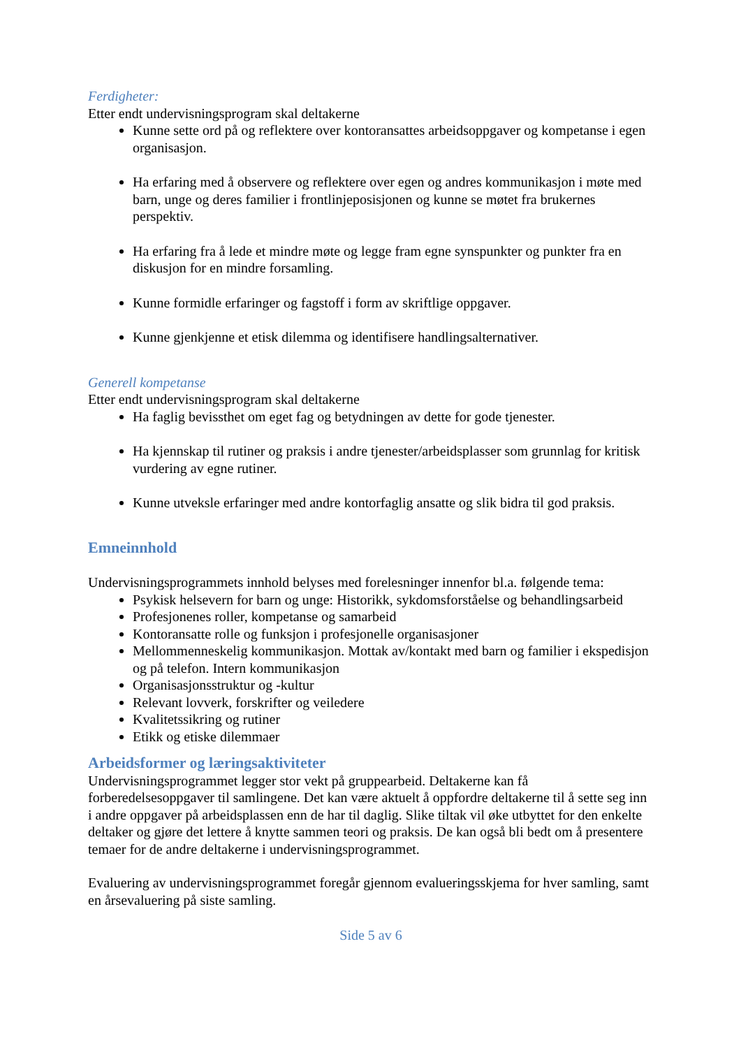Ferdigheter:
Etter endt undervisningsprogram skal deltakerne
Kunne sette ord på og reflektere over kontoransattes arbeidsoppgaver og kompetanse i egen organisasjon.
Ha erfaring med å observere og reflektere over egen og andres kommunikasjon i møte med barn, unge og deres familier i frontlinjeposisjonen og kunne se møtet fra brukernes perspektiv.
Ha erfaring fra å lede et mindre møte og legge fram egne synspunkter og punkter fra en diskusjon for en mindre forsamling.
Kunne formidle erfaringer og fagstoff i form av skriftlige oppgaver.
Kunne gjenkjenne et etisk dilemma og identifisere handlingsalternativer.
Generell kompetanse
Etter endt undervisningsprogram skal deltakerne
Ha faglig bevissthet om eget fag og betydningen av dette for gode tjenester.
Ha kjennskap til rutiner og praksis i andre tjenester/arbeidsplasser som grunnlag for kritisk vurdering av egne rutiner.
Kunne utveksle erfaringer med andre kontorfaglig ansatte og slik bidra til god praksis.
Emneinnhold
Undervisningsprogrammets innhold belyses med forelesninger innenfor bl.a. følgende tema:
Psykisk helsevern for barn og unge: Historikk, sykdomsforståelse og behandlingsarbeid
Profesjonenes roller, kompetanse og samarbeid
Kontoransatte rolle og funksjon i profesjonelle organisasjoner
Mellommenneskelig kommunikasjon. Mottak av/kontakt med barn og familier i ekspedisjon og på telefon. Intern kommunikasjon
Organisasjonsstruktur og -kultur
Relevant lovverk, forskrifter og veiledere
Kvalitetssikring og rutiner
Etikk og etiske dilemmaer
Arbeidsformer og læringsaktiviteter
Undervisningsprogrammet legger stor vekt på gruppearbeid. Deltakerne kan få forberedelsesoppgaver til samlingene. Det kan være aktuelt å oppfordre deltakerne til å sette seg inn i andre oppgaver på arbeidsplassen enn de har til daglig. Slike tiltak vil øke utbyttet for den enkelte deltaker og gjøre det lettere å knytte sammen teori og praksis. De kan også bli bedt om å presentere temaer for de andre deltakerne i undervisningsprogrammet.
Evaluering av undervisningsprogrammet foregår gjennom evalueringsskjema for hver samling, samt en årsevaluering på siste samling.
Side 5 av 6